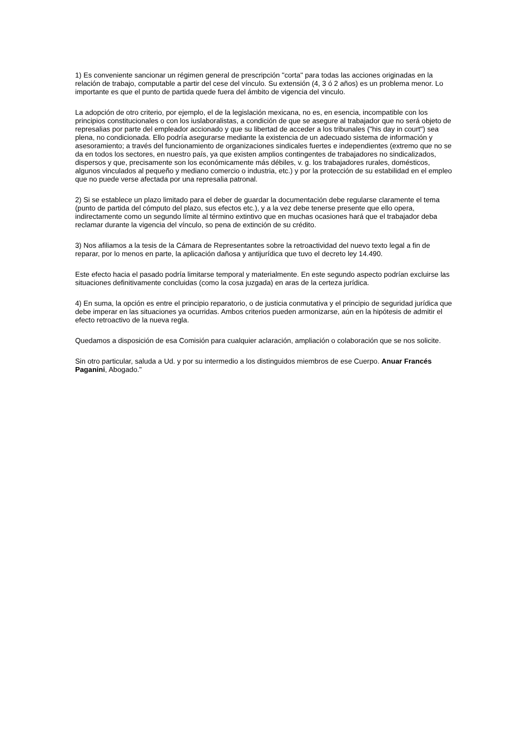1) Es conveniente sancionar un régimen general de prescripción "corta" para todas las acciones originadas en la relación de trabajo, computable a partir del cese del vínculo. Su extensión (4, 3 ó 2 años) es un problema menor. Lo importante es que el punto de partida quede fuera del ámbito de vigencia del vinculo.
La adopción de otro criterio, por ejemplo, el de la legislación mexicana, no es, en esencia, incompatible con los principios constitucionales o con los iuslaboralistas, a condición de que se asegure al trabajador que no será objeto de represalias por parte del empleador accionado y que su libertad de acceder a los tribunales ("his day in court") sea plena, no condicionada. Ello podría asegurarse mediante la existencia de un adecuado sistema de información y asesoramiento; a través del funcionamiento de organizaciones sindicales fuertes e independientes (extremo que no se da en todos los sectores, en nuestro país, ya que existen amplios contingentes de trabajadores no sindicalizados, dispersos y que, precisamente son los económicamente más débiles, v. g. los trabajadores rurales, domésticos, algunos vinculados al pequeño y mediano comercio o industria, etc.) y por la protección de su estabilidad en el empleo que no puede verse afectada por una represalia patronal.
2) Si se establece un plazo limitado para el deber de guardar la documentación debe regularse claramente el tema (punto de partida del cómputo del plazo, sus efectos etc.), y a la vez debe tenerse presente que ello opera, indirectamente como un segundo límite al término extintivo que en muchas ocasiones hará que el trabajador deba reclamar durante la vigencia del vínculo, so pena de extinción de su crédito.
3) Nos afiliamos a la tesis de la Cámara de Representantes sobre la retroactividad del nuevo texto legal a fin de reparar, por lo menos en parte, la aplicación dañosa y antijurídica que tuvo el decreto ley 14.490.
Este efecto hacia el pasado podría limitarse temporal y materialmente. En este segundo aspecto podrían excluirse las situaciones definitivamente concluidas (como la cosa juzgada) en aras de la certeza jurídica.
4) En suma, la opción es entre el principio reparatorio, o de justicia conmutativa y el principio de seguridad jurídica que debe imperar en las situaciones ya ocurridas. Ambos criterios pueden armonizarse, aún en la hipótesis de admitir el efecto retroactivo de la nueva regla.
Quedamos a disposición de esa Comisión para cualquier aclaración, ampliación o colaboración que se nos solicite.
Sin otro particular, saluda a Ud. y por su intermedio a los distinguidos miembros de ese Cuerpo. Anuar Francés Paganini, Abogado."